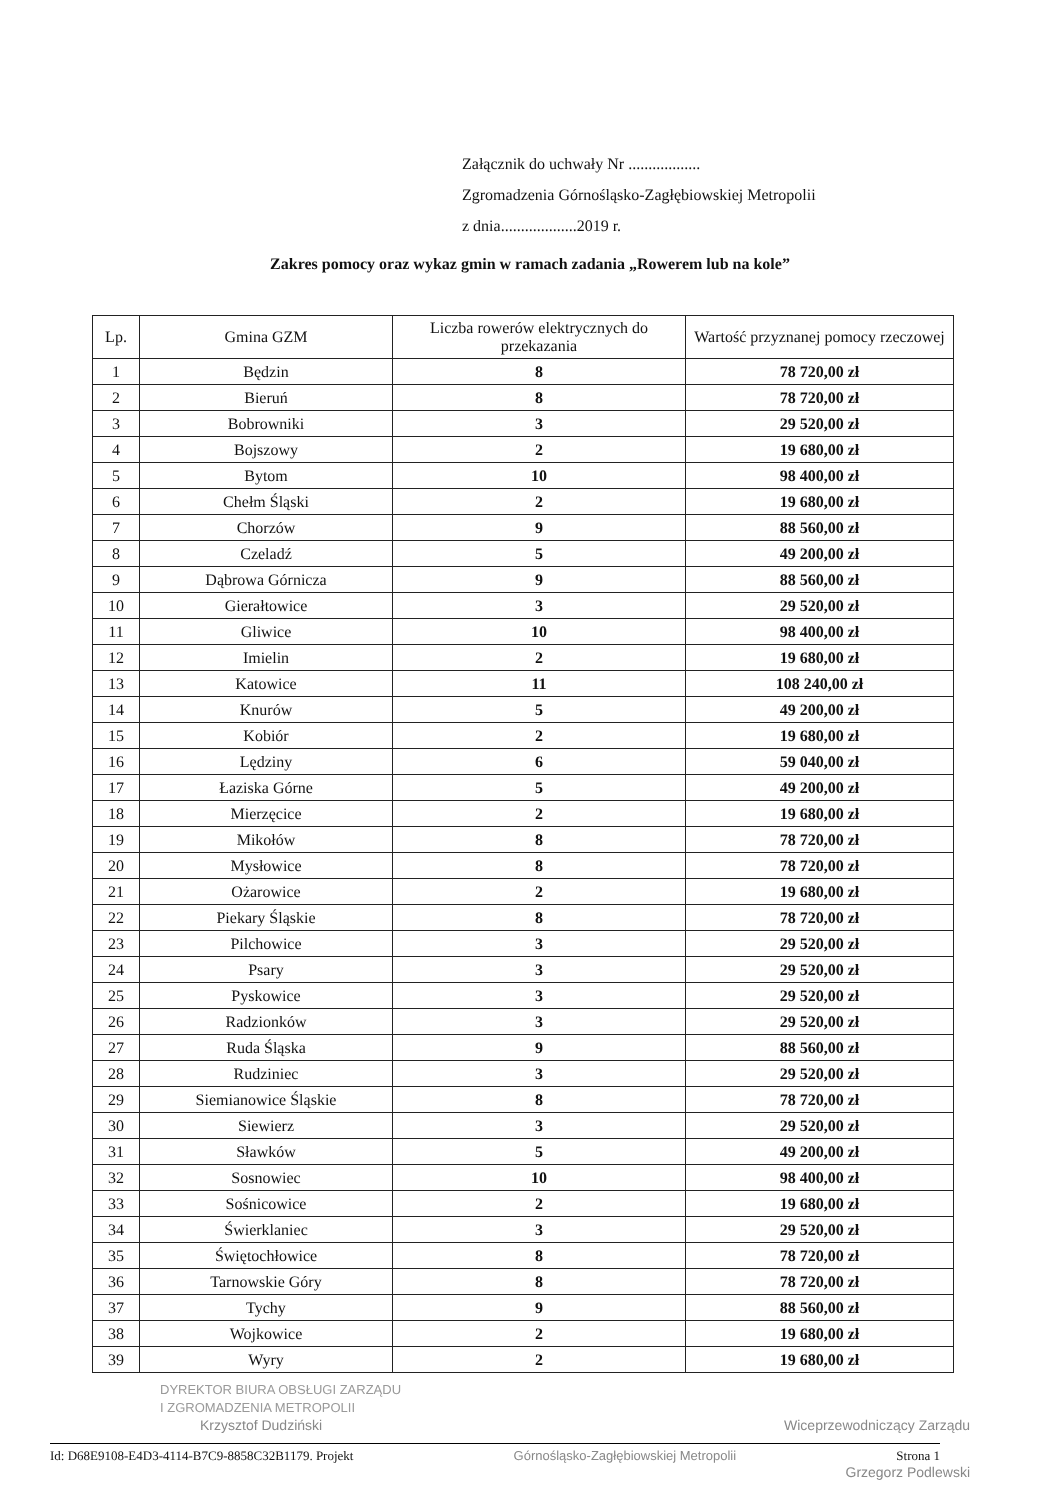Załącznik do uchwały Nr ..................
Zgromadzenia Górnośląsko-Zagłębiowskiej Metropolii
z dnia...................2019 r.
Zakres pomocy oraz wykaz gmin w ramach zadania „Rowerem lub na kole”
| Lp. | Gmina GZM | Liczba rowerów elektrycznych do przekazania | Wartość przyznanej pomocy rzeczowej |
| --- | --- | --- | --- |
| 1 | Będzin | 8 | 78 720,00 zł |
| 2 | Bieruń | 8 | 78 720,00 zł |
| 3 | Bobrowniki | 3 | 29 520,00 zł |
| 4 | Bojszowy | 2 | 19 680,00 zł |
| 5 | Bytom | 10 | 98 400,00 zł |
| 6 | Chełm Śląski | 2 | 19 680,00 zł |
| 7 | Chorzów | 9 | 88 560,00 zł |
| 8 | Czeladź | 5 | 49 200,00 zł |
| 9 | Dąbrowa Górnicza | 9 | 88 560,00 zł |
| 10 | Gierałtowice | 3 | 29 520,00 zł |
| 11 | Gliwice | 10 | 98 400,00 zł |
| 12 | Imielin | 2 | 19 680,00 zł |
| 13 | Katowice | 11 | 108 240,00 zł |
| 14 | Knurów | 5 | 49 200,00 zł |
| 15 | Kobiór | 2 | 19 680,00 zł |
| 16 | Lędziny | 6 | 59 040,00 zł |
| 17 | Łaziska Górne | 5 | 49 200,00 zł |
| 18 | Mierzęcice | 2 | 19 680,00 zł |
| 19 | Mikołów | 8 | 78 720,00 zł |
| 20 | Mysłowice | 8 | 78 720,00 zł |
| 21 | Ożarowice | 2 | 19 680,00 zł |
| 22 | Piekary Śląskie | 8 | 78 720,00 zł |
| 23 | Pilchowice | 3 | 29 520,00 zł |
| 24 | Psary | 3 | 29 520,00 zł |
| 25 | Pyskowice | 3 | 29 520,00 zł |
| 26 | Radzionków | 3 | 29 520,00 zł |
| 27 | Ruda Śląska | 9 | 88 560,00 zł |
| 28 | Rudziniec | 3 | 29 520,00 zł |
| 29 | Siemianowice Śląskie | 8 | 78 720,00 zł |
| 30 | Siewierz | 3 | 29 520,00 zł |
| 31 | Sławków | 5 | 49 200,00 zł |
| 32 | Sosnowiec | 10 | 98 400,00 zł |
| 33 | Sośnicowice | 2 | 19 680,00 zł |
| 34 | Świerklaniec | 3 | 29 520,00 zł |
| 35 | Świętochłowice | 8 | 78 720,00 zł |
| 36 | Tarnowskie Góry | 8 | 78 720,00 zł |
| 37 | Tychy | 9 | 88 560,00 zł |
| 38 | Wojkowice | 2 | 19 680,00 zł |
| 39 | Wyry | 2 | 19 680,00 zł |
DYREKTOR BIURA OBSŁUGI ZARZĄDU
I ZGROMADZENIA METROPOLII
Krzysztof Dudziński Wiceprzewodniczący Zarządu
Id: D68E9108-E4D3-4114-B7C9-8858C32B1179. Projekt Górnośląsko-Zagłębiowskiej Metropolii Strona 1
Grzegorz Podlewski